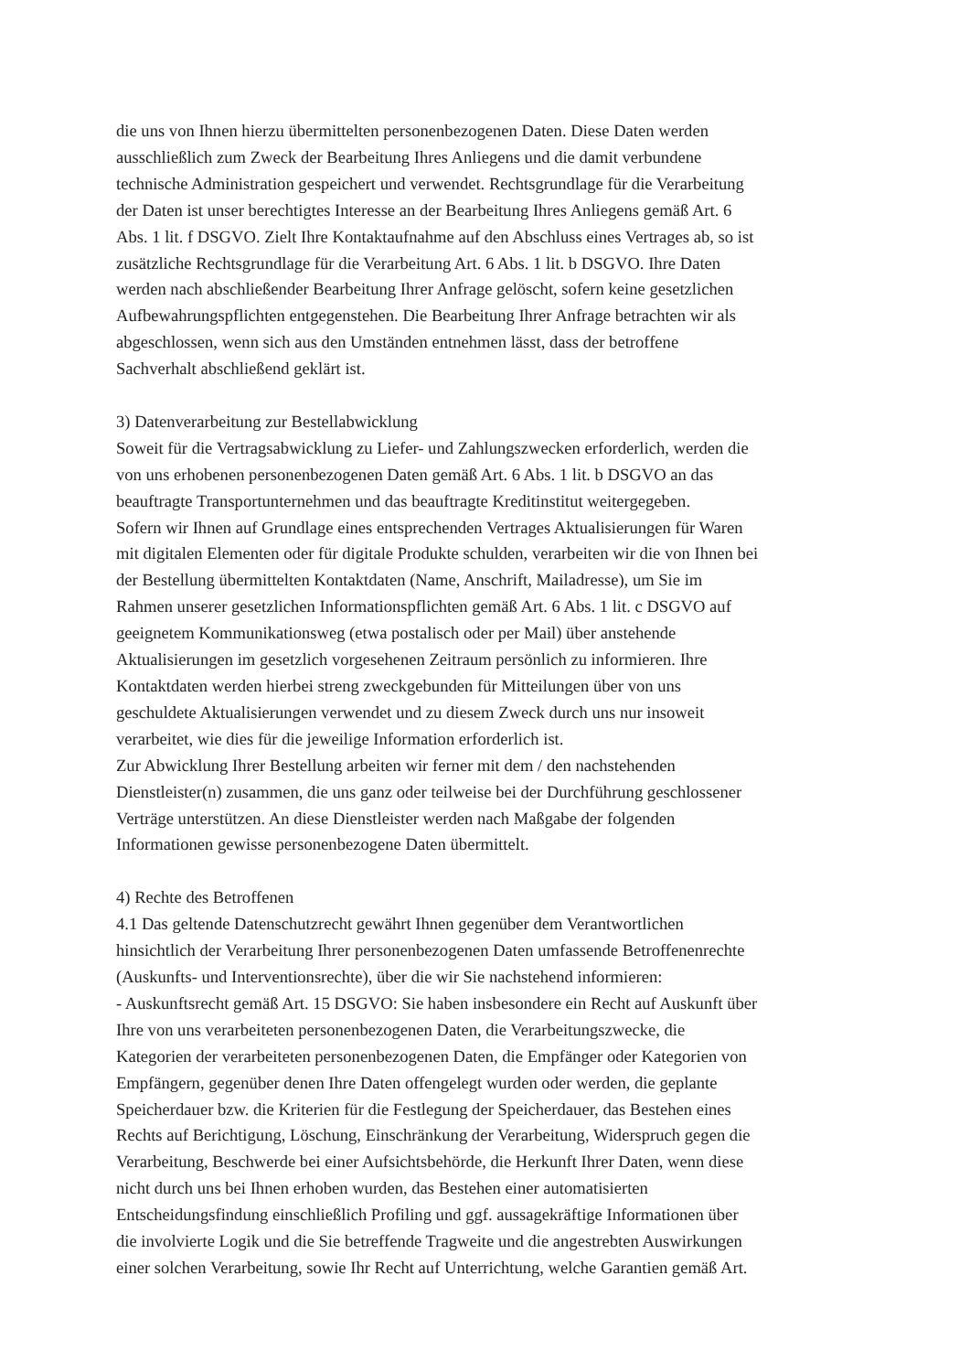die uns von Ihnen hierzu übermittelten personenbezogenen Daten. Diese Daten werden
ausschließlich zum Zweck der Bearbeitung Ihres Anliegens und die damit verbundene
technische Administration gespeichert und verwendet. Rechtsgrundlage für die Verarbeitung
der Daten ist unser berechtigtes Interesse an der Bearbeitung Ihres Anliegens gemäß Art. 6
Abs. 1 lit. f DSGVO. Zielt Ihre Kontaktaufnahme auf den Abschluss eines Vertrages ab, so ist
zusätzliche Rechtsgrundlage für die Verarbeitung Art. 6 Abs. 1 lit. b DSGVO. Ihre Daten
werden nach abschließender Bearbeitung Ihrer Anfrage gelöscht, sofern keine gesetzlichen
Aufbewahrungspflichten entgegenstehen. Die Bearbeitung Ihrer Anfrage betrachten wir als
abgeschlossen, wenn sich aus den Umständen entnehmen lässt, dass der betroffene
Sachverhalt abschließend geklärt ist.
3) Datenverarbeitung zur Bestellabwicklung
Soweit für die Vertragsabwicklung zu Liefer- und Zahlungszwecken erforderlich, werden die
von uns erhobenen personenbezogenen Daten gemäß Art. 6 Abs. 1 lit. b DSGVO an das
beauftragte Transportunternehmen und das beauftragte Kreditinstitut weitergegeben.
Sofern wir Ihnen auf Grundlage eines entsprechenden Vertrages Aktualisierungen für Waren
mit digitalen Elementen oder für digitale Produkte schulden, verarbeiten wir die von Ihnen bei
der Bestellung übermittelten Kontaktdaten (Name, Anschrift, Mailadresse), um Sie im
Rahmen unserer gesetzlichen Informationspflichten gemäß Art. 6 Abs. 1 lit. c DSGVO auf
geeignetem Kommunikationsweg (etwa postalisch oder per Mail) über anstehende
Aktualisierungen im gesetzlich vorgesehenen Zeitraum persönlich zu informieren. Ihre
Kontaktdaten werden hierbei streng zweckgebunden für Mitteilungen über von uns
geschuldete Aktualisierungen verwendet und zu diesem Zweck durch uns nur insoweit
verarbeitet, wie dies für die jeweilige Information erforderlich ist.
Zur Abwicklung Ihrer Bestellung arbeiten wir ferner mit dem / den nachstehenden
Dienstleister(n) zusammen, die uns ganz oder teilweise bei der Durchführung geschlossener
Verträge unterstützen. An diese Dienstleister werden nach Maßgabe der folgenden
Informationen gewisse personenbezogene Daten übermittelt.
4) Rechte des Betroffenen
4.1 Das geltende Datenschutzrecht gewährt Ihnen gegenüber dem Verantwortlichen
hinsichtlich der Verarbeitung Ihrer personenbezogenen Daten umfassende Betroffenenrechte
(Auskunfts- und Interventionsrechte), über die wir Sie nachstehend informieren:
- Auskunftsrecht gemäß Art. 15 DSGVO: Sie haben insbesondere ein Recht auf Auskunft über
Ihre von uns verarbeiteten personenbezogenen Daten, die Verarbeitungszwecke, die
Kategorien der verarbeiteten personenbezogenen Daten, die Empfänger oder Kategorien von
Empfängern, gegenüber denen Ihre Daten offengelegt wurden oder werden, die geplante
Speicherdauer bzw. die Kriterien für die Festlegung der Speicherdauer, das Bestehen eines
Rechts auf Berichtigung, Löschung, Einschränkung der Verarbeitung, Widerspruch gegen die
Verarbeitung, Beschwerde bei einer Aufsichtsbehörde, die Herkunft Ihrer Daten, wenn diese
nicht durch uns bei Ihnen erhoben wurden, das Bestehen einer automatisierten
Entscheidungsfindung einschließlich Profiling und ggf. aussagekräftige Informationen über
die involvierte Logik und die Sie betreffende Tragweite und die angestrebten Auswirkungen
einer solchen Verarbeitung, sowie Ihr Recht auf Unterrichtung, welche Garantien gemäß Art.